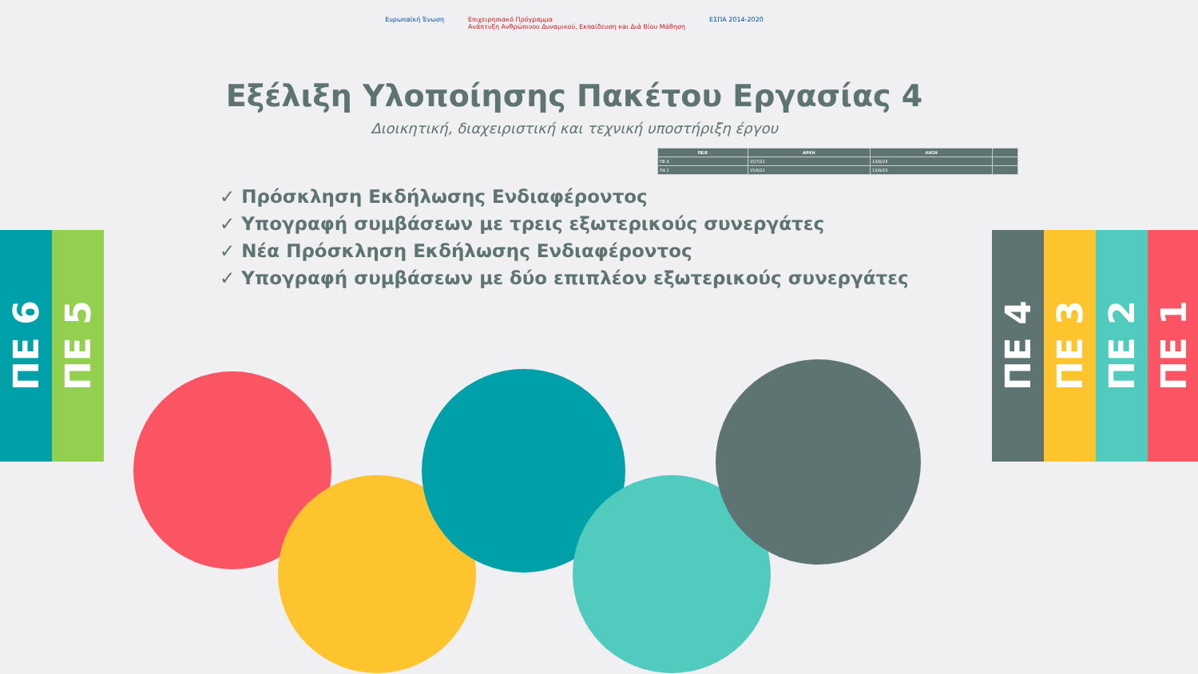ΠΕ 6
ΠΕ 5
ΠΕ 4
ΠΕ 3
ΠΕ 2
ΠΕ 1
Ευρωπαϊκή Ένωση Επιχειρησιακό Πρόγραμμα
Ανάπτυξη Ανθρώπινου Δυναμικού, Εκπαίδευση και Διά Βίου Μάθηση ΕΣΠΑ 2014-2020
Εξέλιξη Υλοποίησης Πακέτου Εργασίας 4
Διοικητική, διαχειριστική και τεχνική υποστήριξη έργου
| ΠΕ/Ε | ΑΡΧΗ | ΛΗΞΗ | |
| --- | --- | --- | --- |
| ΠΕ 4 | 15/7/21 | 13/9/23 | |
| Π4.1 | 15/8/21 | 13/9/23 | |
✓ Πρόσκληση Εκδήλωσης Ενδιαφέροντος
✓ Υπογραφή συμβάσεων με τρεις εξωτερικούς συνεργάτες
✓ Νέα Πρόσκληση Εκδήλωσης Ενδιαφέροντος
✓ Υπογραφή συμβάσεων με δύο επιπλέον εξωτερικούς συνεργάτες